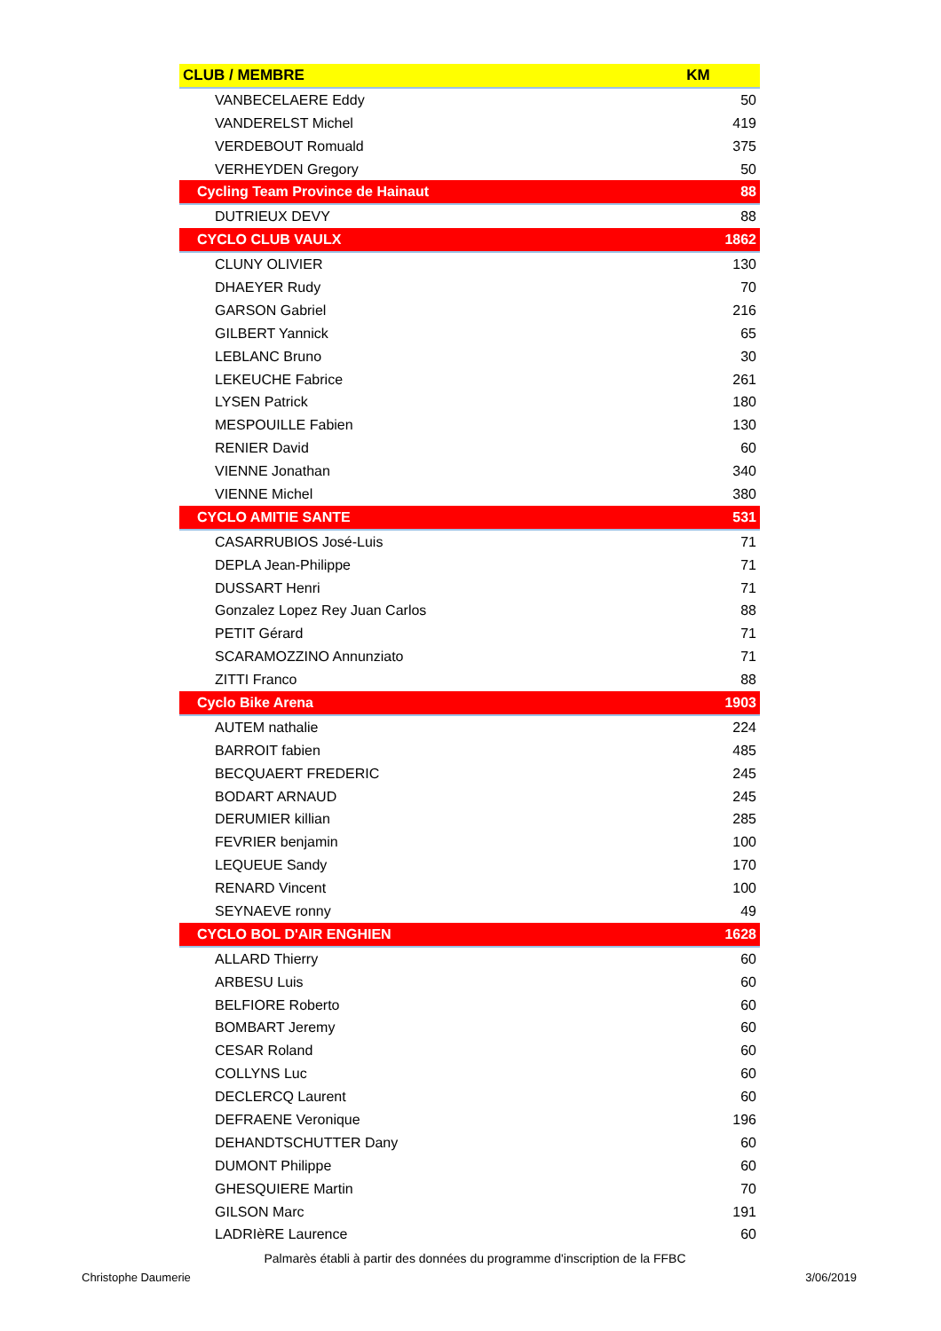| CLUB / MEMBRE | KM |
| --- | --- |
| VANBECELAERE Eddy | 50 |
| VANDERELST Michel | 419 |
| VERDEBOUT Romuald | 375 |
| VERHEYDEN Gregory | 50 |
| Cycling Team Province de Hainaut | 88 |
| DUTRIEUX DEVY | 88 |
| CYCLO CLUB VAULX | 1862 |
| CLUNY OLIVIER | 130 |
| DHAEYER Rudy | 70 |
| GARSON Gabriel | 216 |
| GILBERT Yannick | 65 |
| LEBLANC Bruno | 30 |
| LEKEUCHE Fabrice | 261 |
| LYSEN Patrick | 180 |
| MESPOUILLE Fabien | 130 |
| RENIER David | 60 |
| VIENNE Jonathan | 340 |
| VIENNE Michel | 380 |
| CYCLO AMITIE SANTE | 531 |
| CASARRUBIOS José-Luis | 71 |
| DEPLA Jean-Philippe | 71 |
| DUSSART Henri | 71 |
| Gonzalez Lopez Rey Juan Carlos | 88 |
| PETIT Gérard | 71 |
| SCARAMOZZINO Annunziato | 71 |
| ZITTI Franco | 88 |
| Cyclo Bike Arena | 1903 |
| AUTEM nathalie | 224 |
| BARROIT fabien | 485 |
| BECQUAERT FREDERIC | 245 |
| BODART ARNAUD | 245 |
| DERUMIER killian | 285 |
| FEVRIER benjamin | 100 |
| LEQUEUE Sandy | 170 |
| RENARD Vincent | 100 |
| SEYNAEVE ronny | 49 |
| CYCLO BOL D'AIR ENGHIEN | 1628 |
| ALLARD Thierry | 60 |
| ARBESU Luis | 60 |
| BELFIORE Roberto | 60 |
| BOMBART Jeremy | 60 |
| CESAR Roland | 60 |
| COLLYNS Luc | 60 |
| DECLERCQ Laurent | 60 |
| DEFRAENE Veronique | 196 |
| DEHANDTSCHUTTER Dany | 60 |
| DUMONT Philippe | 60 |
| GHESQUIERE Martin | 70 |
| GILSON Marc | 191 |
| LADRIèRE Laurence | 60 |
Palmarès établi à partir des données du programme d'inscription de la FFBC
Christophe Daumerie 3/06/2019